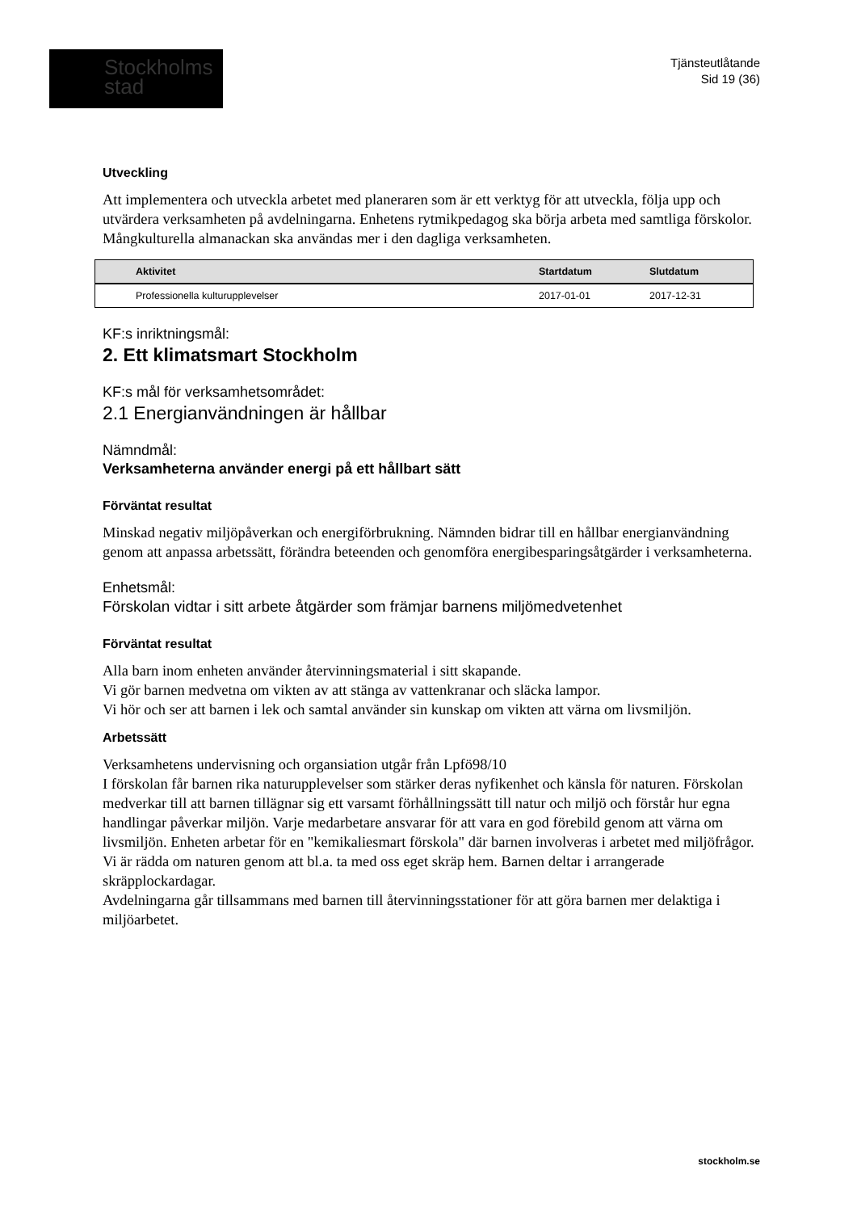Stockholms
stad
Tjänsteutlåtande
Sid 19 (36)
Utveckling
Att implementera och utveckla arbetet med planeraren som är ett verktyg för att utveckla, följa upp och utvärdera verksamheten på avdelningarna. Enhetens rytmikpedagog ska börja arbeta med samtliga förskolor. Mångkulturella almanackan ska användas mer i den dagliga verksamheten.
| | Aktivitet | Startdatum | Slutdatum |
| --- | --- | --- | --- |
| | Professionella kulturupplevelser | 2017-01-01 | 2017-12-31 |
KF:s inriktningsmål:
2. Ett klimatsmart Stockholm
KF:s mål för verksamhetsområdet:
2.1 Energianvändningen är hållbar
Nämndmål:
Verksamheterna använder energi på ett hållbart sätt
Förväntat resultat
Minskad negativ miljöpåverkan och energiförbrukning. Nämnden bidrar till en hållbar energianvändning genom att anpassa arbetssätt, förändra beteenden och genomföra energibesparingsåtgärder i verksamheterna.
Enhetsmål:
Förskolan vidtar i sitt arbete åtgärder som främjar barnens miljömedvetenhet
Förväntat resultat
Alla barn inom enheten använder återvinningsmaterial i sitt skapande.
Vi gör barnen medvetna om vikten av att stänga av vattenkranar och släcka lampor.
Vi hör och ser att barnen i lek och samtal använder sin kunskap om vikten att värna om livsmiljön.
Arbetssätt
Verksamhetens undervisning och organsiation utgår från Lpfö98/10
I förskolan får barnen rika naturupplevelser som stärker deras nyfikenhet och känsla för naturen. Förskolan medverkar till att barnen tillägnar sig ett varsamt förhållningssätt till natur och miljö och förstår hur egna handlingar påverkar miljön. Varje medarbetare ansvarar för att vara en god förebild genom att värna om livsmiljön. Enheten arbetar för en "kemikaliesmart förskola" där barnen involveras i arbetet med miljöfrågor. Vi är rädda om naturen genom att bl.a. ta med oss eget skräp hem. Barnen deltar i arrangerade skräpplockardagar.
Avdelningarna går tillsammans med barnen till återvinningsstationer för att göra barnen mer delaktiga i miljöarbetet.
stockholm.se